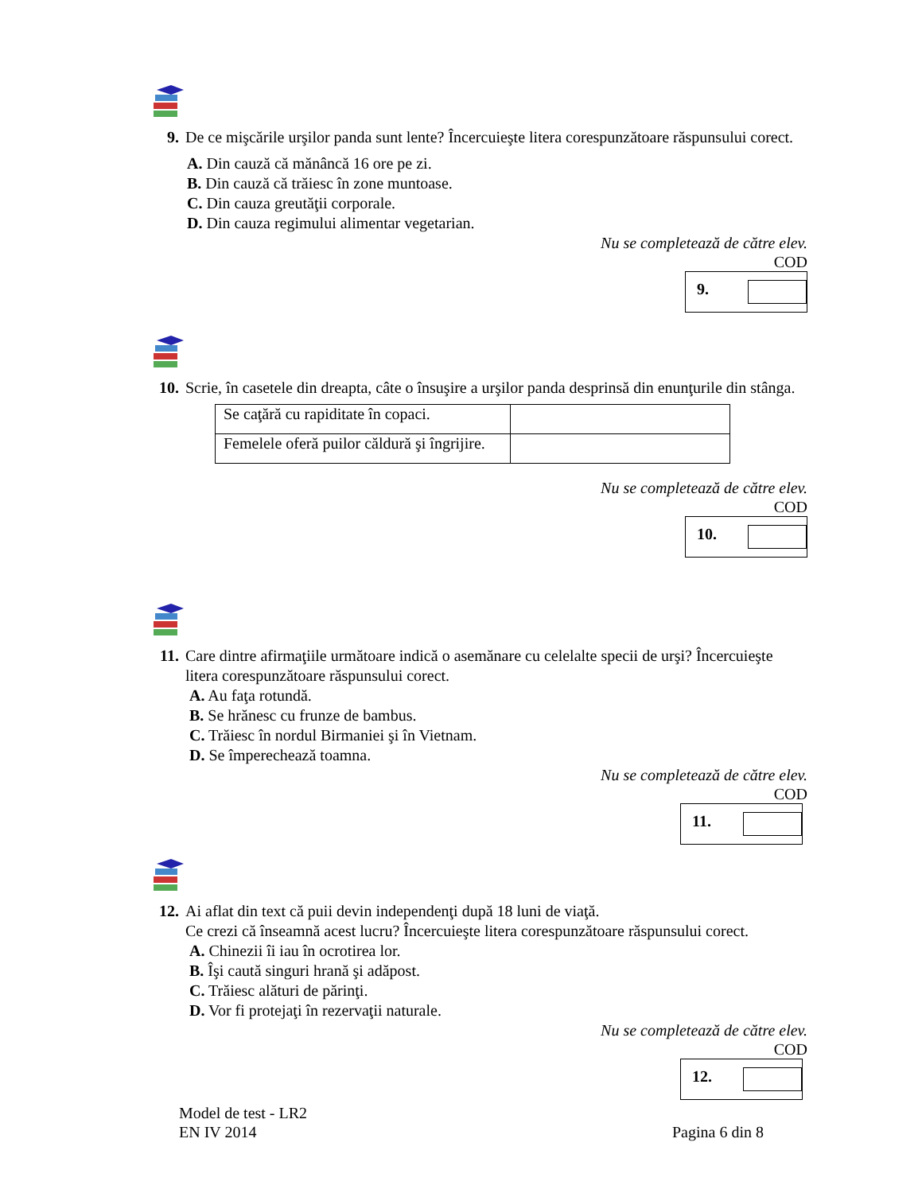9. De ce mişcările urşilor panda sunt lente? Încercuieşte litera corespunzătoare răspunsului corect.
A. Din cauză că mănâncă 16 ore pe zi.
B. Din cauză că trăiesc în zone muntoase.
C. Din cauza greutăţii corporale.
D. Din cauza regimului alimentar vegetarian.
Nu se completează de către elev.
COD
9.
10. Scrie, în casetele din dreapta, câte o însuşire a urşilor panda desprinsă din enunţurile din stânga.
| Se caţără cu rapiditate în copaci. | |
| Femelele oferă puilor căldură şi îngrijire. | |
Nu se completează de către elev.
COD
10.
11. Care dintre afirmaţiile următoare indică o asemănare cu celelalte specii de urşi? Încercuieşte litera corespunzătoare răspunsului corect.
A. Au faţa rotundă.
B. Se hrănesc cu frunze de bambus.
C. Trăiesc în nordul Birmaniei şi în Vietnam.
D. Se împerechează toamna.
Nu se completează de către elev.
COD
11.
12. Ai aflat din text că puii devin independenţi după 18 luni de viaţă.
Ce crezi că înseamnă acest lucru? Încercuieşte litera corespunzătoare răspunsului corect.
A. Chinezii îi iau în ocrotirea lor.
B. Îşi caută singuri hrană şi adăpost.
C. Trăiesc alături de părinţi.
D. Vor fi protejaţi în rezervaţii naturale.
Nu se completează de către elev.
COD
12.
Model de test - LR2
EN IV 2014 Pagina 6 din 8